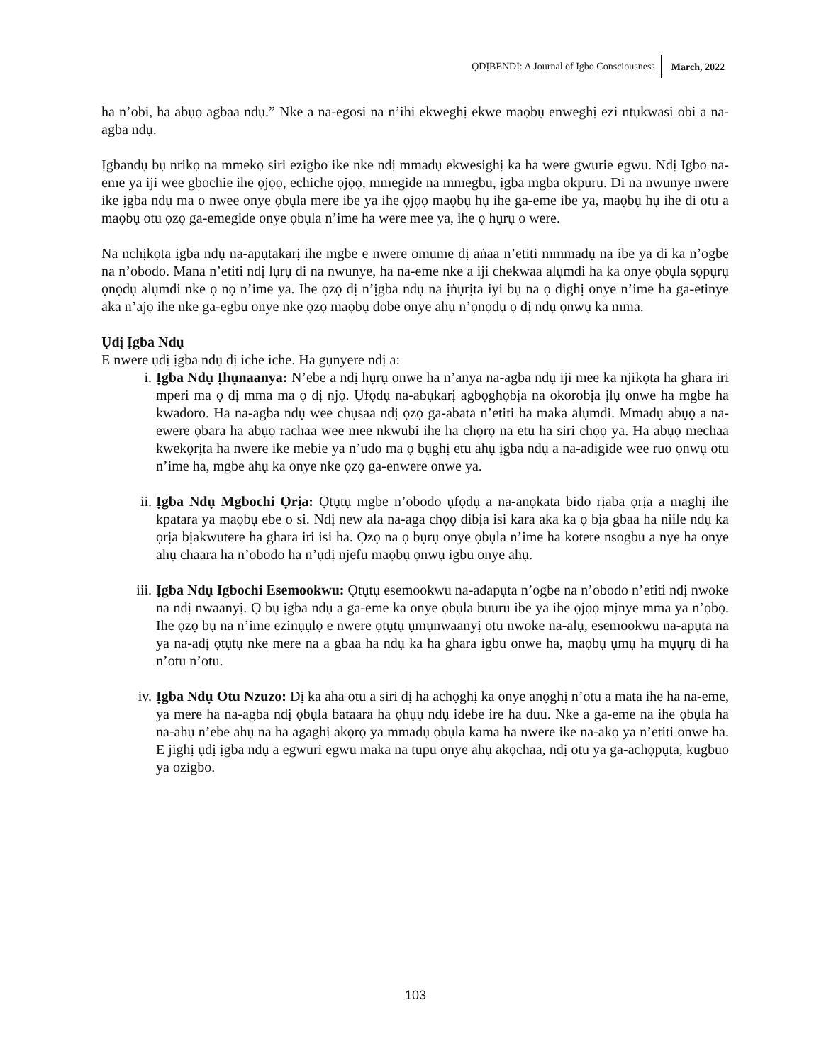ỌDỊBENDỊ: A Journal of Igbo Consciousness March, 2022
ha n’obi, ha abụọ agbaa ndụ.” Nke a na-egosi na n’ihi ekweghị ekwe maọbụ enweghị ezi ntụkwasi obi a na-agba ndụ.
Ịgbandụ bụ nrikọ na mmekọ siri ezigbo ike nke ndị mmadụ ekwesighị ka ha were gwurie egwu. Ndị Igbo na-eme ya iji wee gbochie ihe ọjọọ, echiche ọjọọ, mmegide na mmegbu, ịgba mgba okpuru. Di na nwunye nwere ike ịgba ndụ ma o nwee onye ọbụla mere ibe ya ihe ọjọọ maọbụ hụ ihe ga-eme ibe ya, maọbụ hụ ihe di otu a maọbụ otu ọzọ ga-emegide onye ọbụla n’ime ha were mee ya, ihe ọ hụrụ o were.
Na nchịkọta ịgba ndụ na-apụtakarị ihe mgbe e nwere omume dị aṅaa n’etiti mmmadụ na ibe ya di ka n’ogbe na n’obodo. Mana n’etiti ndị lụrụ di na nwunye, ha na-eme nke a iji chekwaa alụmdi ha ka onye ọbụla sọpụrụ ọnọdụ alụmdi nke ọ nọ n’ime ya. Ihe ọzọ dị n’ịgba ndụ na ịṅụrịta iyi bụ na ọ dighị onye n’ime ha ga-etinye aka n’ajọ ihe nke ga-egbu onye nke ọzọ maọbụ dobe onye ahụ n’ọnọdụ ọ dị ndụ ọnwụ ka mma.
Ụdị Ịgba Ndụ
E nwere ụdị ịgba ndụ dị iche iche. Ha gụnyere ndị a:
i. Ịgba Ndụ Ịhụnaanya: N’ebe a ndị hụrụ onwe ha n’anya na-agba ndụ iji mee ka njikọta ha ghara iri mperi ma ọ dị mma ma ọ dị njọ. Ụfọdụ na-abụkarị agbọghọbịa na okorobịa ịlụ onwe ha mgbe ha kwadoro. Ha na-agba ndụ wee chụsaa ndị ọzọ ga-abata n’etiti ha maka alụmdi. Mmadụ abụọ a na-ewere ọbara ha abụọ rachaa wee mee nkwubi ihe ha chọrọ na etu ha siri chọọ ya. Ha abụọ mechaa kwekọrịta ha nwere ike mebie ya n’udo ma ọ bụghị etu ahụ ịgba ndụ a na-adigide wee ruo ọnwụ otu n’ime ha, mgbe ahụ ka onye nke ọzọ ga-enwere onwe ya.
ii. Ịgba Ndụ Mgbochi Ọrịa: Ọtụtụ mgbe n’obodo ụfọdụ a na-anọkata bido rịaba ọrịa a maghị ihe kpatara ya maọbụ ebe o si. Ndị new ala na-aga chọọ dibịa isi kara aka ka ọ bịa gbaa ha niile ndụ ka ọrịa bịakwutere ha ghara iri isi ha. Ọzọ na ọ bụrụ onye ọbụla n’ime ha kotere nsogbu a nye ha onye ahụ chaara ha n’obodo ha n’ụdị njefu maọbụ ọnwụ igbu onye ahụ.
iii. Ịgba Ndụ Igbochi Esemookwu: Ọtụtụ esemookwu na-adapụta n’ogbe na n’obodo n’etiti ndị nwoke na ndị nwaanyị. Ọ bụ ịgba ndụ a ga-eme ka onye ọbụla buuru ibe ya ihe ọjọọ mịnye mma ya n’ọbọ. Ihe ọzọ bụ na n’ime ezinụụlọ e nwere ọtụtụ ụmụnwaanyị otu nwoke na-alụ, esemookwu na-apụta na ya na-adị ọtụtụ nke mere na a gbaa ha ndụ ka ha ghara igbu onwe ha, maọbụ ụmụ ha mụụrụ di ha n’otu n’otu.
iv. Ịgba Ndụ Otu Nzuzo: Dị ka aha otu a siri dị ha achọghị ka onye anọghị n’otu a mata ihe ha na-eme, ya mere ha na-agba ndị ọbụla bataara ha ọhụụ ndụ idebe ire ha duu. Nke a ga-eme na ihe ọbụla ha na-ahụ n’ebe ahụ na ha agaghị akọrọ ya mmadụ ọbụla kama ha nwere ike na-akọ ya n’etiti onwe ha. E jighị ụdị ịgba ndụ a egwuri egwu maka na tupu onye ahụ akọchaa, ndị otu ya ga-achọpụta, kugbuo ya ozigbo.
103